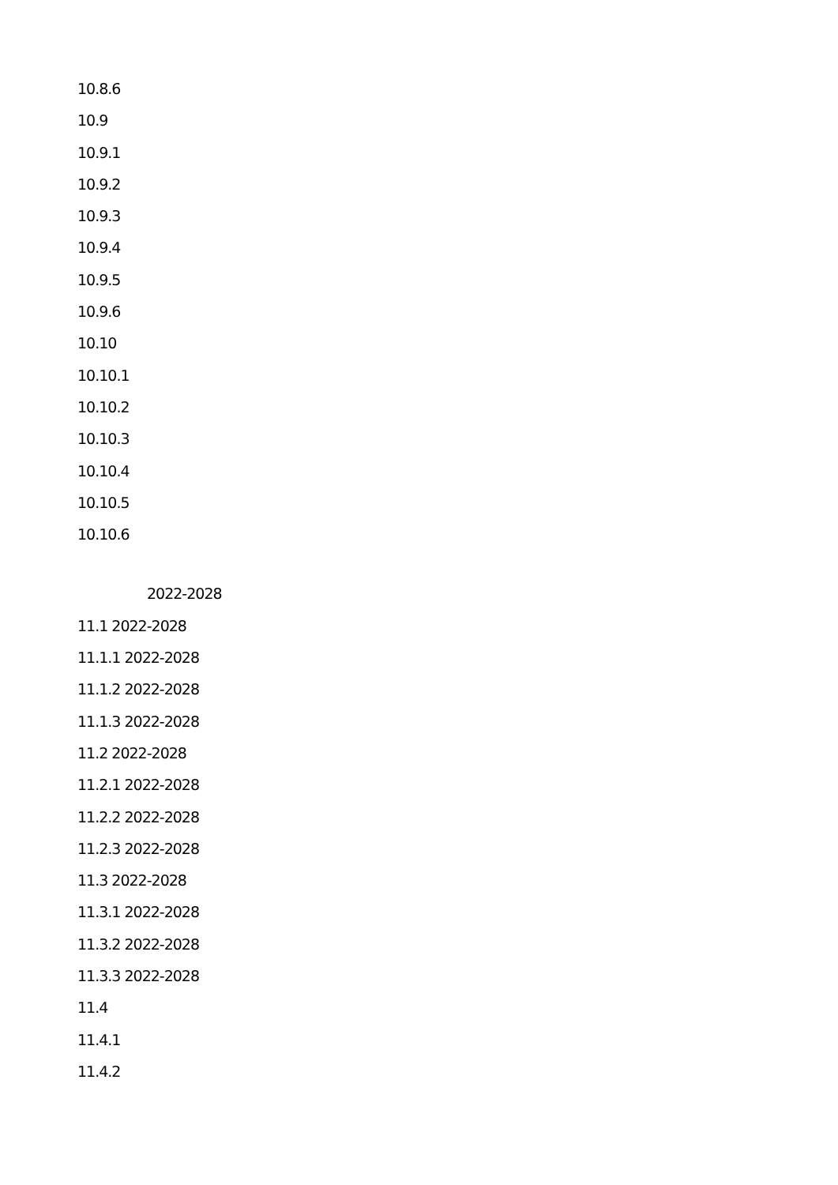10.8.6
10.9
10.9.1
10.9.2
10.9.3
10.9.4
10.9.5
10.9.6
10.10
10.10.1
10.10.2
10.10.3
10.10.4
10.10.5
10.10.6
2022-2028
11.1 2022-2028
11.1.1 2022-2028
11.1.2 2022-2028
11.1.3 2022-2028
11.2 2022-2028
11.2.1 2022-2028
11.2.2 2022-2028
11.2.3 2022-2028
11.3 2022-2028
11.3.1 2022-2028
11.3.2 2022-2028
11.3.3 2022-2028
11.4
11.4.1
11.4.2